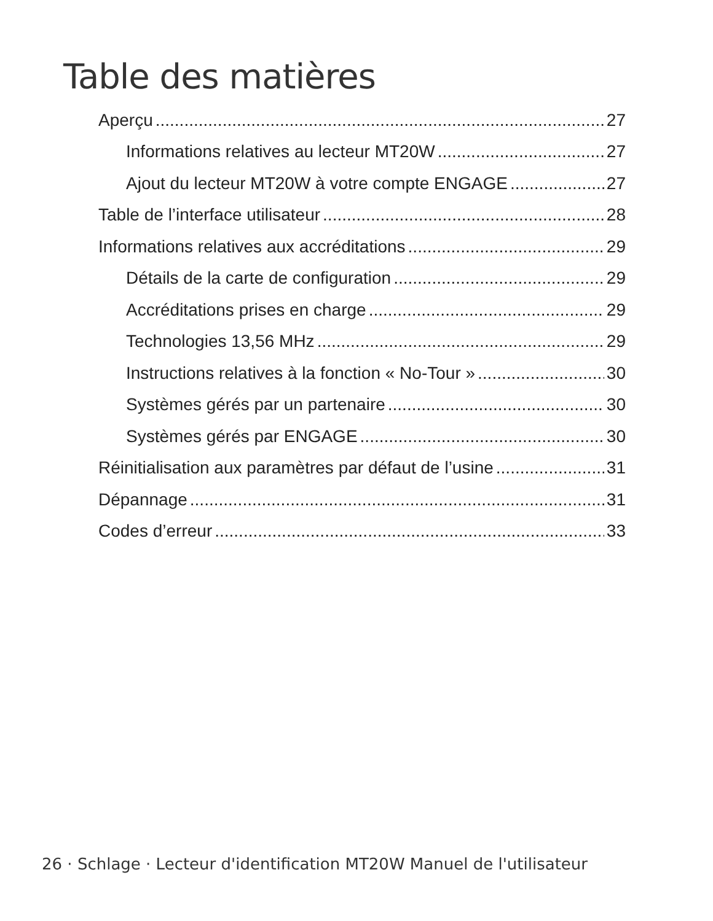Table des matières
Aperçu 27
Informations relatives au lecteur MT20W 27
Ajout du lecteur MT20W à votre compte ENGAGE 27
Table de l’interface utilisateur 28
Informations relatives aux accréditations 29
Détails de la carte de configuration 29
Accréditations prises en charge 29
Technologies 13,56 MHz 29
Instructions relatives à la fonction « No-Tour » 30
Systèmes gérés par un partenaire 30
Systèmes gérés par ENGAGE 30
Réinitialisation aux paramètres par défaut de l’usine 31
Dépannage 31
Codes d’erreur 33
26 · Schlage · Lecteur d'identification MT20W Manuel de l'utilisateur